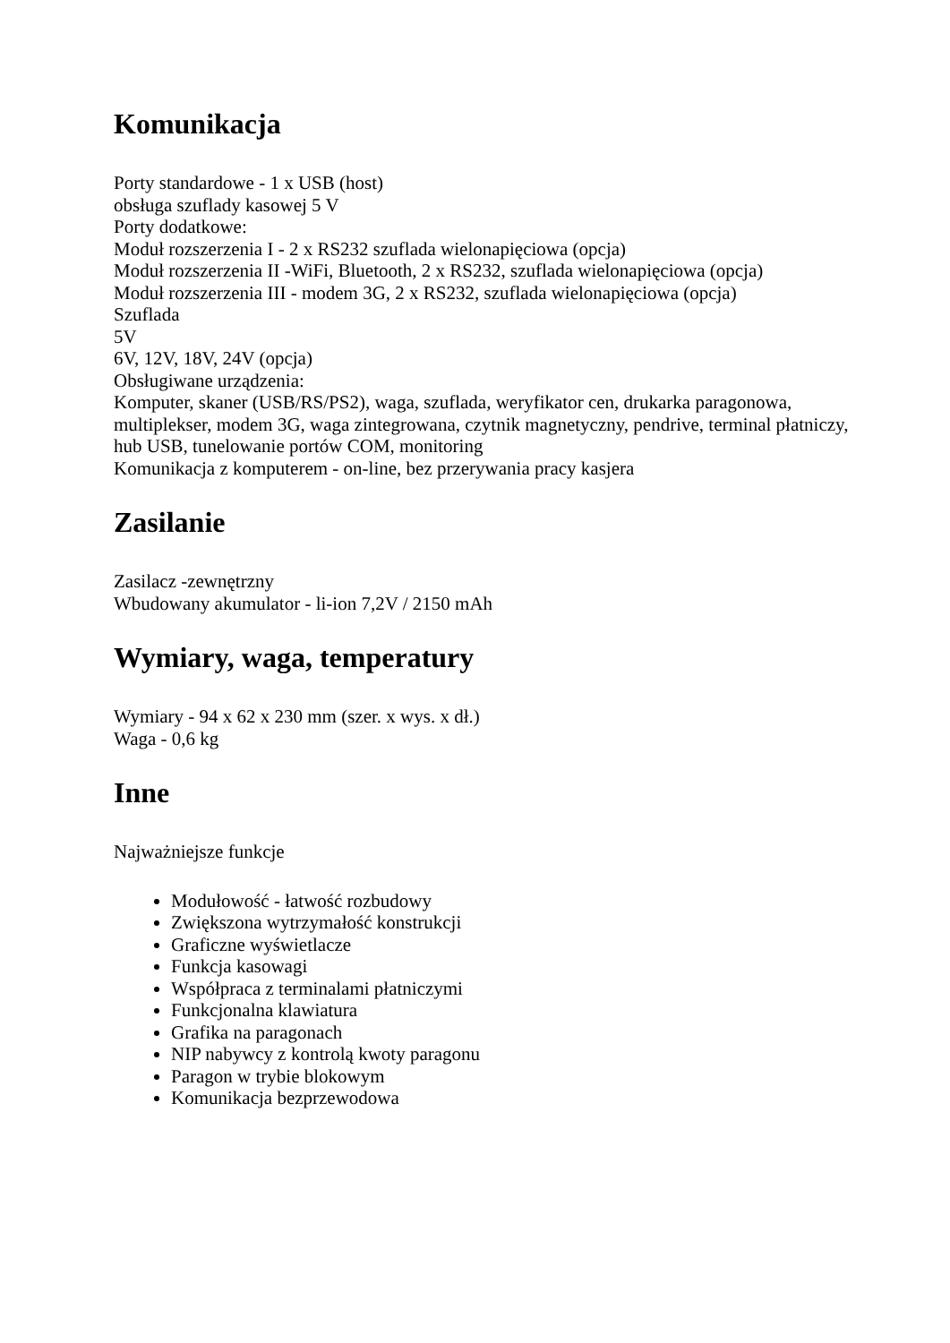Komunikacja
Porty standardowe - 1 x USB (host)
obsługa szuflady kasowej 5 V
Porty dodatkowe:
Moduł rozszerzenia I - 2 x RS232 szuflada wielonapięciowa (opcja)
Moduł rozszerzenia II -WiFi, Bluetooth, 2 x RS232, szuflada wielonapięciowa (opcja)
Moduł rozszerzenia III - modem 3G, 2 x RS232, szuflada wielonapięciowa (opcja)
Szuflada
5V
6V, 12V, 18V, 24V (opcja)
Obsługiwane urządzenia:
Komputer, skaner (USB/RS/PS2), waga, szuflada, weryfikator cen, drukarka paragonowa, multiplekser, modem 3G, waga zintegrowana, czytnik magnetyczny, pendrive, terminal płatniczy, hub USB, tunelowanie portów COM, monitoring
Komunikacja z komputerem - on-line, bez przerywania pracy kasjera
Zasilanie
Zasilacz -zewnętrzny
Wbudowany akumulator - li-ion 7,2V / 2150 mAh
Wymiary, waga, temperatury
Wymiary - 94 x 62 x 230 mm (szer. x wys. x dł.)
Waga - 0,6 kg
Inne
Najważniejsze funkcje
Modułowość - łatwość rozbudowy
Zwiększona wytrzymałość konstrukcji
Graficzne wyświetlacze
Funkcja kasowagi
Współpraca z terminalami płatniczymi
Funkcjonalna klawiatura
Grafika na paragonach
NIP nabywcy z kontrolą kwoty paragonu
Paragon w trybie blokowym
Komunikacja bezprzewodowa